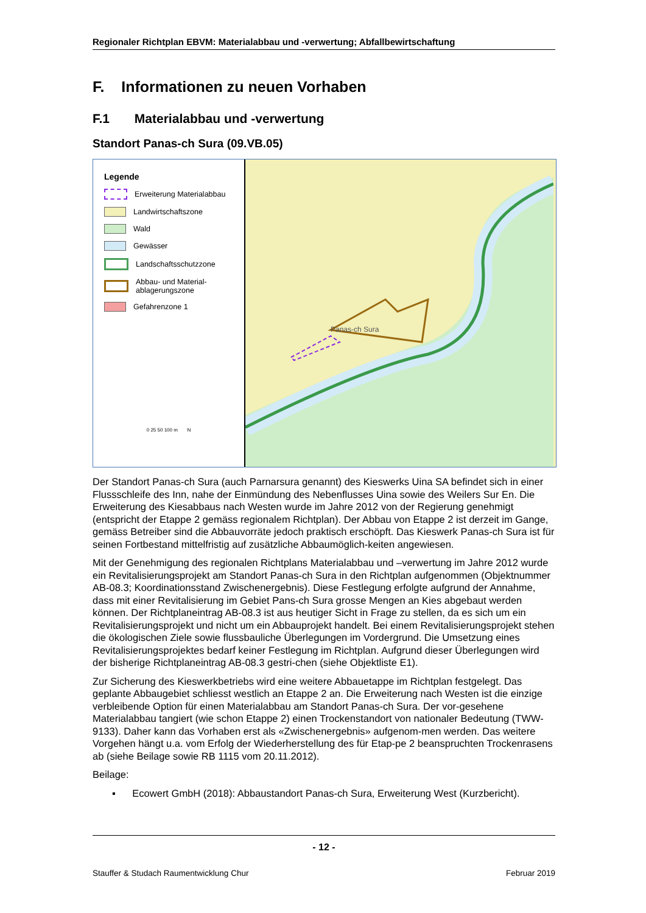Regionaler Richtplan EBVM: Materialabbau und -verwertung; Abfallbewirtschaftung
F. Informationen zu neuen Vorhaben
F.1 Materialabbau und -verwertung
Standort Panas-ch Sura (09.VB.05)
Legende
Erweiterung Materialabbau
Landwirtschaftszone
Wald
Gewässer
Landschaftsschutzzone
Abbau- und Material-
ablagerungszone
Gefahrenzone 1
0 25 50 100 m N
Panas-ch Sura
Der Standort Panas-ch Sura (auch Parnarsura genannt) des Kieswerks Uina SA befindet sich in einer Flussschleife des Inn, nahe der Einmündung des Nebenflusses Uina sowie des Weilers Sur En. Die Erweiterung des Kiesabbaus nach Westen wurde im Jahre 2012 von der Regierung genehmigt (entspricht der Etappe 2 gemäss regionalem Richtplan). Der Abbau von Etappe 2 ist derzeit im Gange, gemäss Betreiber sind die Abbauvorräte jedoch praktisch erschöpft. Das Kieswerk Panas-ch Sura ist für seinen Fortbestand mittelfristig auf zusätzliche Abbaumöglich-keiten angewiesen.
Mit der Genehmigung des regionalen Richtplans Materialabbau und –verwertung im Jahre 2012 wurde ein Revitalisierungsprojekt am Standort Panas-ch Sura in den Richtplan aufgenommen (Objektnummer AB-08.3; Koordinationsstand Zwischenergebnis). Diese Festlegung erfolgte aufgrund der Annahme, dass mit einer Revitalisierung im Gebiet Pans-ch Sura grosse Mengen an Kies abgebaut werden können. Der Richtplaneintrag AB-08.3 ist aus heutiger Sicht in Frage zu stellen, da es sich um ein Revitalisierungsprojekt und nicht um ein Abbauprojekt handelt. Bei einem Revitalisierungsprojekt stehen die ökologischen Ziele sowie flussbauliche Überlegungen im Vordergrund. Die Umsetzung eines Revitalisierungsprojektes bedarf keiner Festlegung im Richtplan. Aufgrund dieser Überlegungen wird der bisherige Richtplaneintrag AB-08.3 gestri-chen (siehe Objektliste E1).
Zur Sicherung des Kieswerkbetriebs wird eine weitere Abbauetappe im Richtplan festgelegt. Das geplante Abbaugebiet schliesst westlich an Etappe 2 an. Die Erweiterung nach Westen ist die einzige verbleibende Option für einen Materialabbau am Standort Panas-ch Sura. Der vor-gesehene Materialabbau tangiert (wie schon Etappe 2) einen Trockenstandort von nationaler Bedeutung (TWW-9133). Daher kann das Vorhaben erst als «Zwischenergebnis» aufgenom-men werden. Das weitere Vorgehen hängt u.a. vom Erfolg der Wiederherstellung des für Etap-pe 2 beanspruchten Trockenrasens ab (siehe Beilage sowie RB 1115 vom 20.11.2012).
Beilage:
▪ Ecowert GmbH (2018): Abbaustandort Panas-ch Sura, Erweiterung West (Kurzbericht).
- 12 -
Stauffer & Studach Raumentwicklung Chur Februar 2019